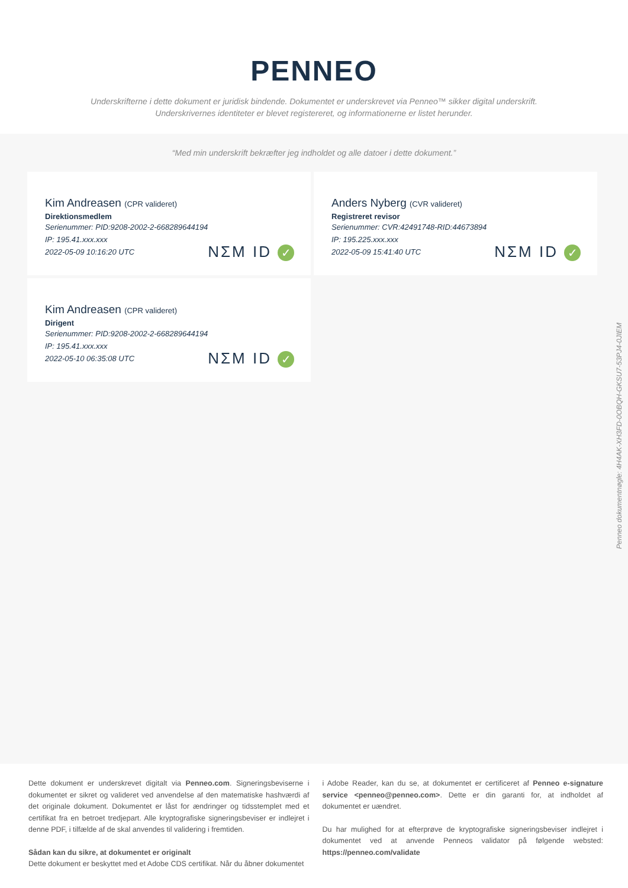PENNEO
Underskrifterne i dette dokument er juridisk bindende. Dokumentet er underskrevet via Penneo™ sikker digital underskrift.
Underskrivernes identiteter er blevet registereret, og informationerne er listet herunder.
“Med min underskrift bekræfter jeg indholdet og alle datoer i dette dokument.”
Kim Andreasen (CPR valideret)
Direktionsmedlem
Serienummer: PID:9208-2002-2-668289644194
IP: 195.41.xxx.xxx
2022-05-09 10:16:20 UTC
NΣM ID ✓
Anders Nyberg (CVR valideret)
Registreret revisor
Serienummer: CVR:42491748-RID:44673894
IP: 195.225.xxx.xxx
2022-05-09 15:41:40 UTC
NΣM ID ✓
Kim Andreasen (CPR valideret)
Dirigent
Serienummer: PID:9208-2002-2-668289644194
IP: 195.41.xxx.xxx
2022-05-10 06:35:08 UTC
NΣM ID ✓
Penneo dokumentnøgle: 4H4AK-XH3FD-0OBQH-GKSU7-53PJ4-0JIEM
Dette dokument er underskrevet digitalt via Penneo.com. Signeringsbeviserne i dokumentet er sikret og valideret ved anvendelse af den matematiske hashværdi af det originale dokument. Dokumentet er låst for ændringer og tidsstemplet med et certifikat fra en betroet tredjepart. Alle kryptografiske signeringsbeviser er indlejret i denne PDF, i tilfælde af de skal anvendes til validering i fremtiden.
Sådan kan du sikre, at dokumentet er originalt
Dette dokument er beskyttet med et Adobe CDS certifikat. Når du åbner dokumentet
i Adobe Reader, kan du se, at dokumentet er certificeret af Penneo e-signature service <penneo@penneo.com>. Dette er din garanti for, at indholdet af dokumentet er uændret.
Du har mulighed for at efterprøve de kryptografiske signeringsbeviser indlejret i dokumentet ved at anvende Penneos validator på følgende websted: https://penneo.com/validate